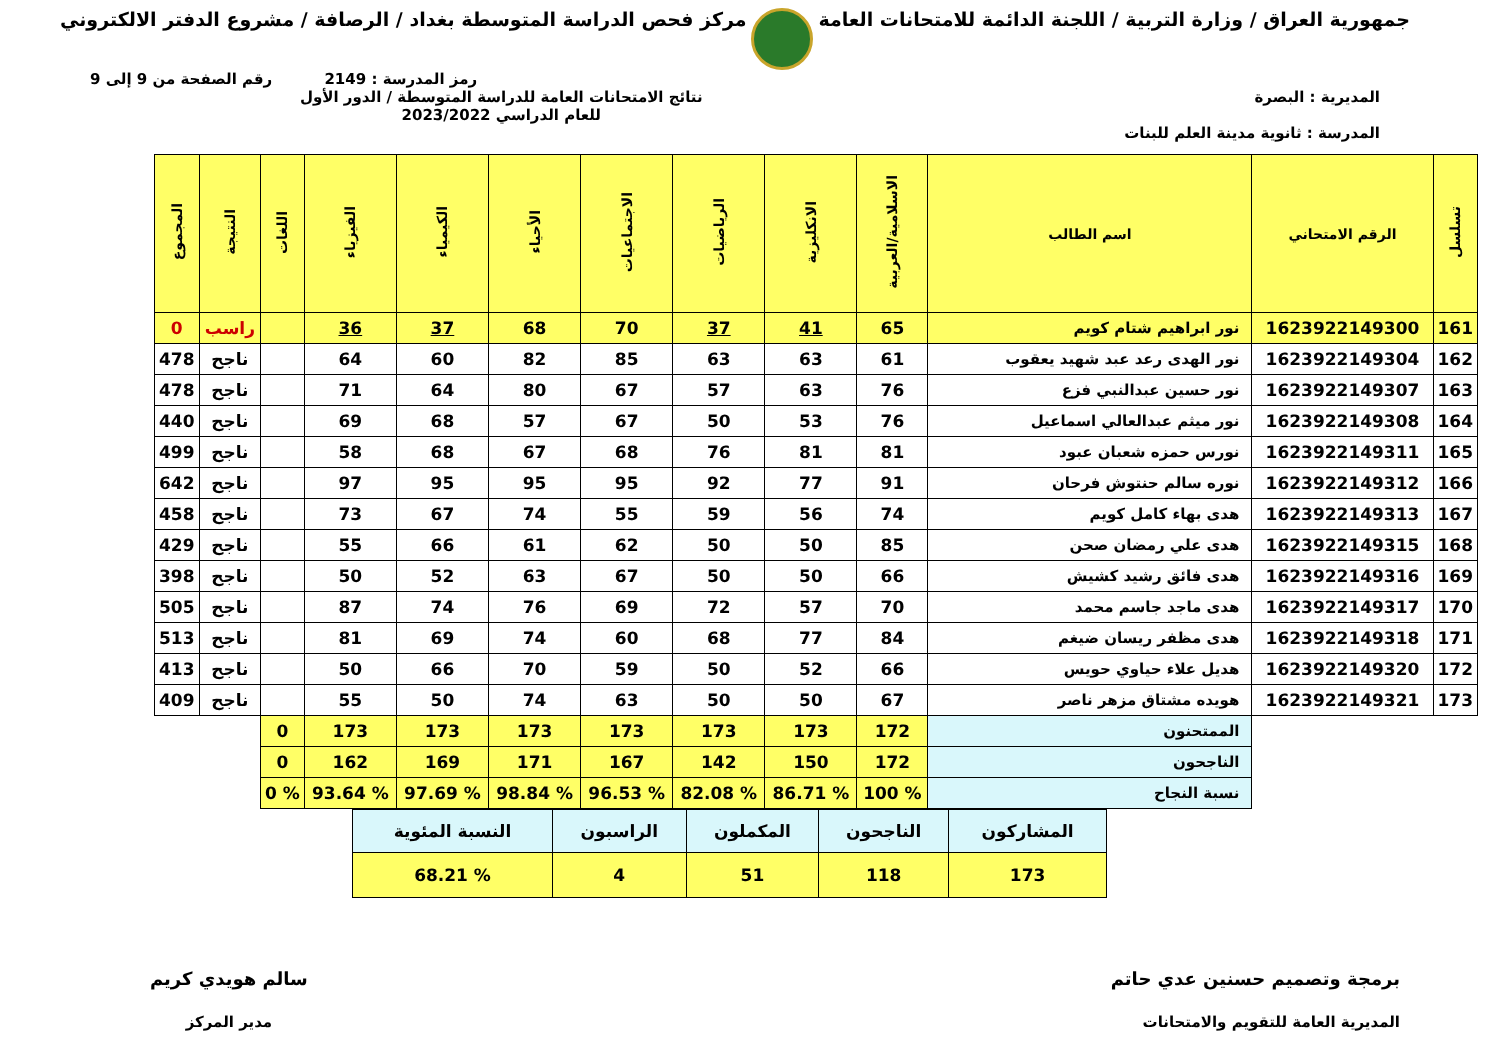جمهورية العراق / وزارة التربية / اللجنة الدائمة للامتحانات العامة
مركز فحص الدراسة المتوسطة بغداد / الرصافة / مشروع الدفتر الالكتروني
رمز المدرسة : 2149 رقم الصفحة من 9 إلى 9
المديرية : البصرة
المدرسة : ثانوية مدينة العلم للبنات
نتائج الامتحانات العامة للدراسة المتوسطة / الدور الأول
للعام الدراسي 2023/2022
| تسلسل | الرقم الامتحاني | اسم الطالب | الاسلامية/العربية | الانكليزية | الرياضيات | الاجتماعيات | الأحياء | الكيمياء | الفيزياء | اللغات | النتيجة | المجموع |
| --- | --- | --- | --- | --- | --- | --- | --- | --- | --- | --- | --- | --- |
| 161 | 1623922149300 | نور ابراهيم شتام كويم | 65 | 41 | 37 | 70 | 68 | 37 | 36 | | راسب | 0 |
| 162 | 1623922149304 | نور الهدى رعد عبد شهيد يعقوب | 61 | 63 | 63 | 85 | 82 | 60 | 64 | | ناجح | 478 |
| 163 | 1623922149307 | نور حسين عبدالنبي فزع | 76 | 63 | 57 | 67 | 80 | 64 | 71 | | ناجح | 478 |
| 164 | 1623922149308 | نور ميثم عبدالعالي اسماعيل | 76 | 53 | 50 | 67 | 57 | 68 | 69 | | ناجح | 440 |
| 165 | 1623922149311 | نورس حمزه شعبان عبود | 81 | 81 | 76 | 68 | 67 | 68 | 58 | | ناجح | 499 |
| 166 | 1623922149312 | نوره سالم حنتوش فرحان | 91 | 77 | 92 | 95 | 95 | 95 | 97 | | ناجح | 642 |
| 167 | 1623922149313 | هدى بهاء كامل كويم | 74 | 56 | 59 | 55 | 74 | 67 | 73 | | ناجح | 458 |
| 168 | 1623922149315 | هدى علي رمضان صحن | 85 | 50 | 50 | 62 | 61 | 66 | 55 | | ناجح | 429 |
| 169 | 1623922149316 | هدى فائق رشيد كشيش | 66 | 50 | 50 | 67 | 63 | 52 | 50 | | ناجح | 398 |
| 170 | 1623922149317 | هدى ماجد جاسم محمد | 70 | 57 | 72 | 69 | 76 | 74 | 87 | | ناجح | 505 |
| 171 | 1623922149318 | هدى مظفر ريسان ضيغم | 84 | 77 | 68 | 60 | 74 | 69 | 81 | | ناجح | 513 |
| 172 | 1623922149320 | هديل علاء حياوي حويس | 66 | 52 | 50 | 59 | 70 | 66 | 50 | | ناجح | 413 |
| 173 | 1623922149321 | هويده مشتاق مزهر ناصر | 67 | 50 | 50 | 63 | 74 | 50 | 55 | | ناجح | 409 |
| | | الممتحنون | 172 | 173 | 173 | 173 | 173 | 173 | 173 | 0 | | |
| | | الناجحون | 172 | 150 | 142 | 167 | 171 | 169 | 162 | 0 | | |
| | | نسبة النجاح | % 100 | % 86.71 | % 82.08 | % 96.53 | % 98.84 | % 97.69 | % 93.64 | % 0 | | |
| المشاركون | الناجحون | المكملون | الراسبون | النسبة المئوية |
| 173 | 118 | 51 | 4 | % 68.21 |
برمجة وتصميم حسنين عدي حاتم
المديرية العامة للتقويم والامتحانات
سالم هويدي كريم
مدير المركز